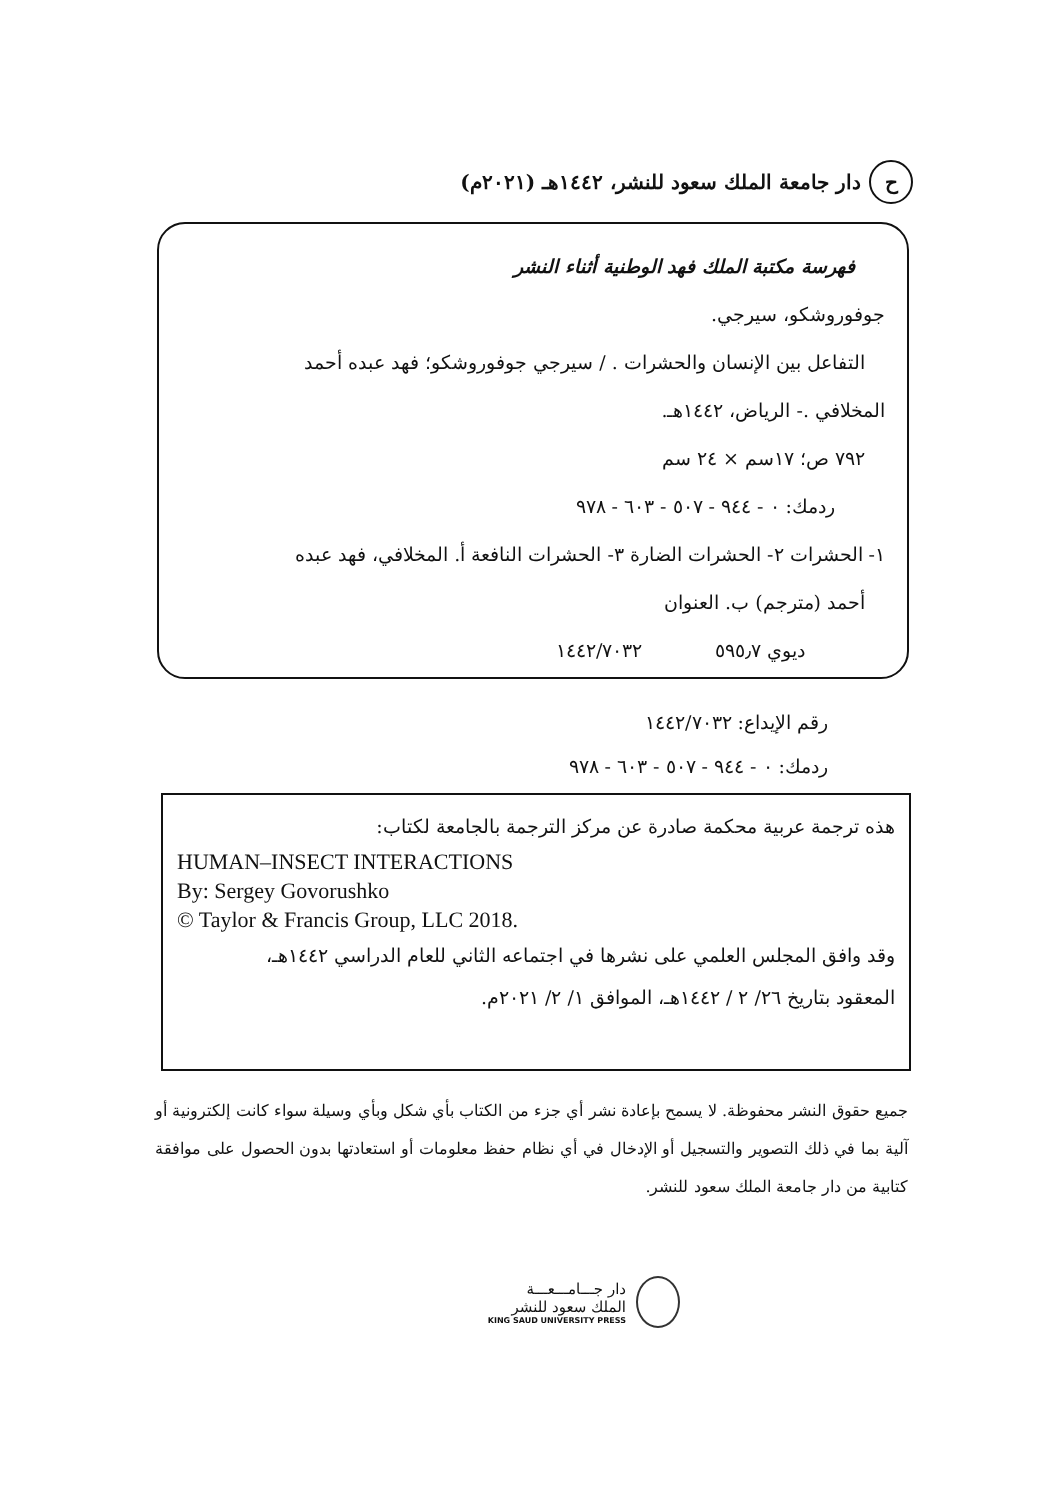ح دار جامعة الملك سعود للنشر، ١٤٤٢هـ (٢٠٢١م)
فهرسة مكتبة الملك فهد الوطنية أثناء النشر
جوفوروشكو، سيرجي.
التفاعل بين الإنسان والحشرات . / سيرجي جوفوروشكو؛ فهد عبده أحمد
المخلافي .- الرياض، ١٤٤٢هـ.
٧٩٢ ص؛ ١٧سم × ٢٤ سم
ردمك: ٠ - ٩٤٤ - ٥٠٧ - ٦٠٣ - ٩٧٨
١- الحشرات ٢- الحشرات الضارة ٣- الحشرات النافعة أ. المخلافي، فهد عبده
أحمد (مترجم) ب. العنوان
ديوي ٥٩٥٫٧ ١٤٤٢/٧٠٣٢
رقم الإيداع: ١٤٤٢/٧٠٣٢
ردمك: ٠ - ٩٤٤ - ٥٠٧ - ٦٠٣ - ٩٧٨
هذه ترجمة عربية محكمة صادرة عن مركز الترجمة بالجامعة لكتاب:
HUMAN–INSECT INTERACTIONS
By: Sergey Govorushko
© Taylor & Francis Group, LLC 2018.
وقد وافق المجلس العلمي على نشرها في اجتماعه الثاني للعام الدراسي ١٤٤٢هـ،
المعقود بتاريخ ٢٦/ ٢ / ١٤٤٢هـ، الموافق ١/ ٢/ ٢٠٢١م.
جميع حقوق النشر محفوظة. لا يسمح بإعادة نشر أي جزء من الكتاب بأي شكل وبأي وسيلة سواء كانت إلكترونية أو آلية بما في ذلك التصوير والتسجيل أو الإدخال في أي نظام حفظ معلومات أو استعادتها بدون الحصول على موافقة كتابية من دار جامعة الملك سعود للنشر.
دار جـــامـــعـــة
الملك سعود للنشر
KING SAUD UNIVERSITY PRESS